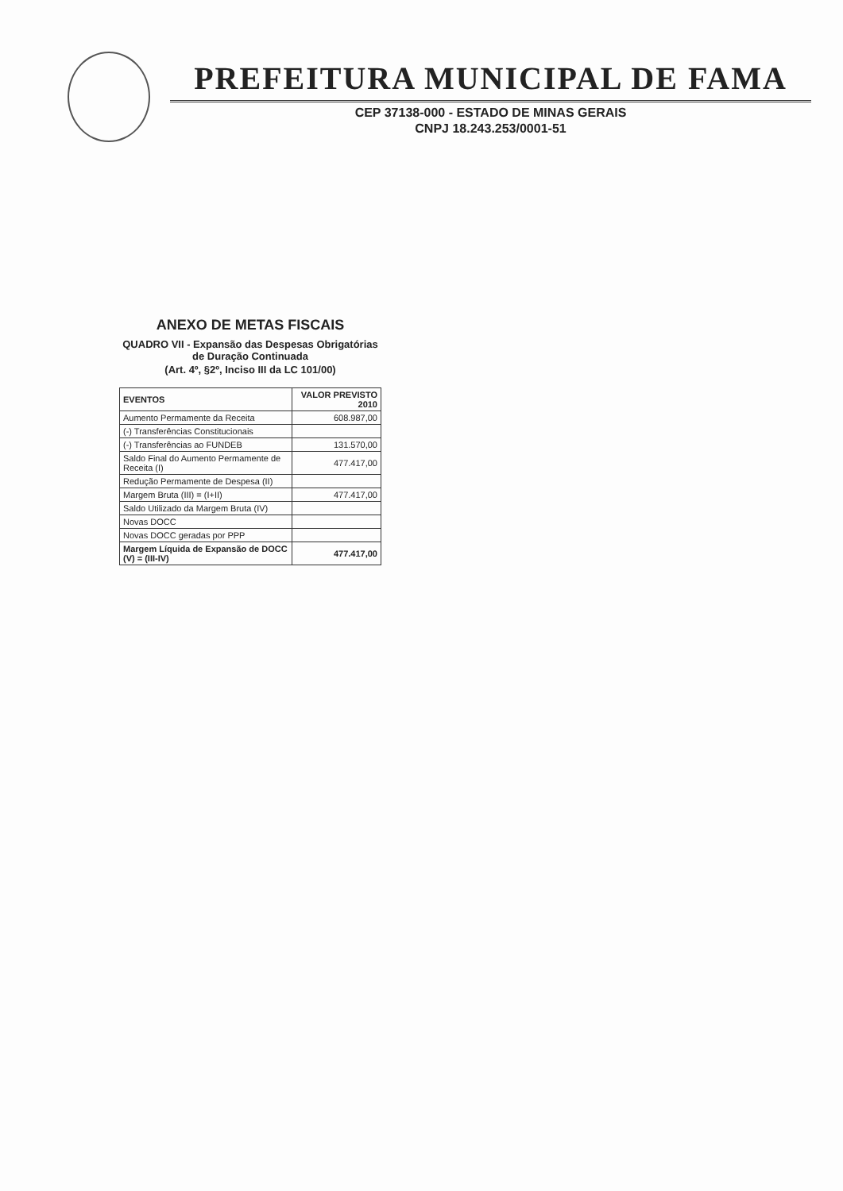PREFEITURA MUNICIPAL DE FAMA
CEP 37138-000 - ESTADO DE MINAS GERAIS
CNPJ 18.243.253/0001-51
ANEXO DE METAS FISCAIS
QUADRO VII - Expansão das Despesas Obrigatórias de Duração Continuada
(Art. 4º, §2º, Inciso III da LC 101/00)
| EVENTOS | VALOR PREVISTO 2010 |
| --- | --- |
| Aumento Permamente da Receita | 608.987,00 |
| (-) Transferências Constitucionais | |
| (-) Transferências ao FUNDEB | 131.570,00 |
| Saldo Final do Aumento Permamente de Receita (I) | 477.417,00 |
| Redução Permamente de Despesa (II) | |
| Margem Bruta (III) = (I+II) | 477.417,00 |
| Saldo Utilizado da Margem Bruta (IV) | |
| Novas DOCC | |
| Novas DOCC geradas por PPP | |
| Margem Líquida de Expansão de DOCC (V) = (III-IV) | 477.417,00 |